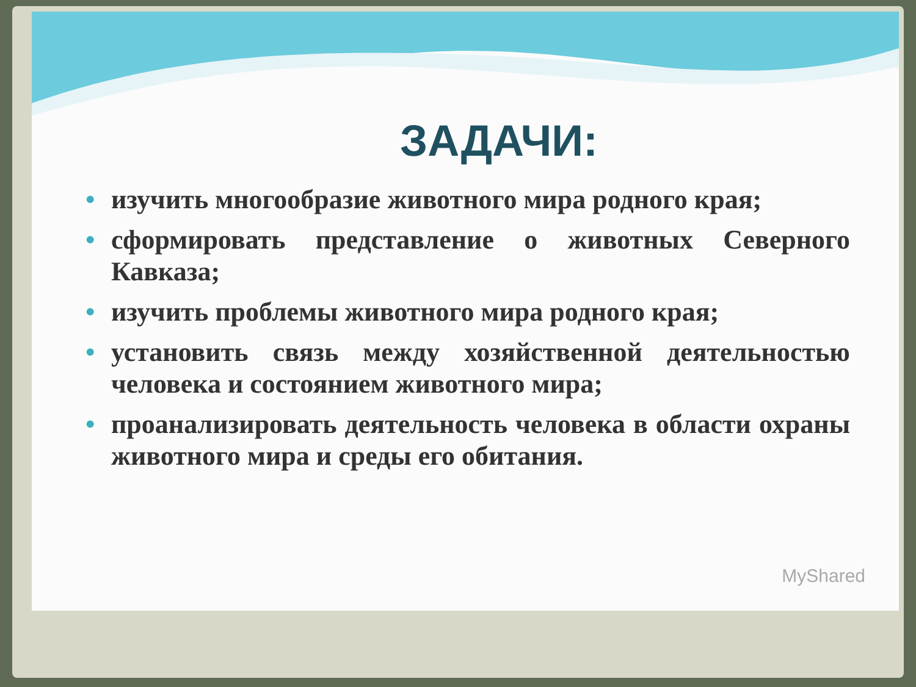ЗАДАЧИ:
• изучить многообразие животного мира родного края;
• сформировать представление о животных Северного Кавказа;
• изучить проблемы животного мира родного края;
• установить связь между хозяйственной деятельностью человека и состоянием животного мира;
• проанализировать деятельность человека в области охраны животного мира и среды его обитания.
MyShared